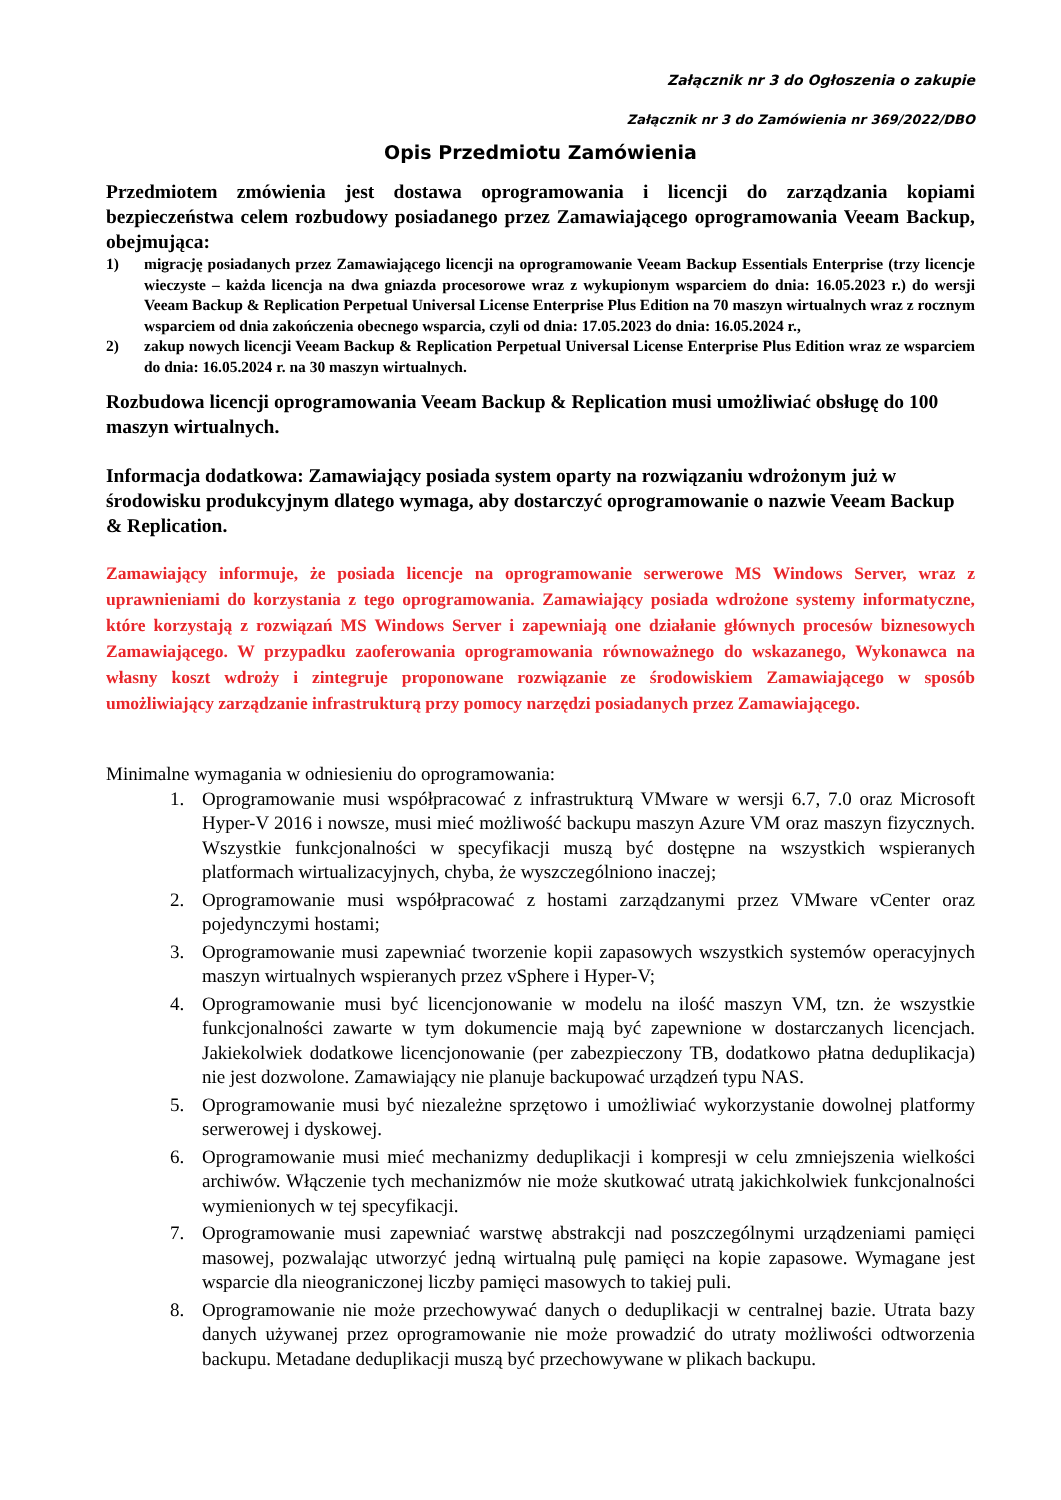Załącznik nr 3 do Ogłoszenia o zakupie
Załącznik nr 3 do Zamówienia nr 369/2022/DBO
Opis Przedmiotu Zamówienia
Przedmiotem zmówienia jest dostawa oprogramowania i licencji do zarządzania kopiami bezpieczeństwa celem rozbudowy posiadanego przez Zamawiającego oprogramowania Veeam Backup, obejmująca:
1) migrację posiadanych przez Zamawiającego licencji na oprogramowanie Veeam Backup Essentials Enterprise (trzy licencje wieczyste – każda licencja na dwa gniazda procesorowe wraz z wykupionym wsparciem do dnia: 16.05.2023 r.) do wersji Veeam Backup & Replication Perpetual Universal License Enterprise Plus Edition na 70 maszyn wirtualnych wraz z rocznym wsparciem od dnia zakończenia obecnego wsparcia, czyli od dnia: 17.05.2023 do dnia: 16.05.2024 r.,
2) zakup nowych licencji Veeam Backup & Replication Perpetual Universal License Enterprise Plus Edition wraz ze wsparciem do dnia: 16.05.2024 r. na 30 maszyn wirtualnych.
Rozbudowa licencji oprogramowania Veeam Backup & Replication musi umożliwiać obsługę do 100 maszyn wirtualnych.
Informacja dodatkowa: Zamawiający posiada system oparty na rozwiązaniu wdrożonym już w środowisku produkcyjnym dlatego wymaga, aby dostarczyć oprogramowanie o nazwie Veeam Backup & Replication.
Zamawiający informuje, że posiada licencje na oprogramowanie serwerowe MS Windows Server, wraz z uprawnieniami do korzystania z tego oprogramowania. Zamawiający posiada wdrożone systemy informatyczne, które korzystają z rozwiązań MS Windows Server i zapewniają one działanie głównych procesów biznesowych Zamawiającego. W przypadku zaoferowania oprogramowania równoważnego do wskazanego, Wykonawca na własny koszt wdroży i zintegruje proponowane rozwiązanie ze środowiskiem Zamawiającego w sposób umożliwiający zarządzanie infrastrukturą przy pomocy narzędzi posiadanych przez Zamawiającego.
Minimalne wymagania w odniesieniu do oprogramowania:
1. Oprogramowanie musi współpracować z infrastrukturą VMware w wersji 6.7, 7.0 oraz Microsoft Hyper-V 2016 i nowsze, musi mieć możliwość backupu maszyn Azure VM oraz maszyn fizycznych. Wszystkie funkcjonalności w specyfikacji muszą być dostępne na wszystkich wspieranych platformach wirtualizacyjnych, chyba, że wyszczególniono inaczej;
2. Oprogramowanie musi współpracować z hostami zarządzanymi przez VMware vCenter oraz pojedynczymi hostami;
3. Oprogramowanie musi zapewniać tworzenie kopii zapasowych wszystkich systemów operacyjnych maszyn wirtualnych wspieranych przez vSphere i Hyper-V;
4. Oprogramowanie musi być licencjonowanie w modelu na ilość maszyn VM, tzn. że wszystkie funkcjonalności zawarte w tym dokumencie mają być zapewnione w dostarczanych licencjach. Jakiekolwiek dodatkowe licencjonowanie (per zabezpieczony TB, dodatkowo płatna deduplikacja) nie jest dozwolone. Zamawiający nie planuje backupować urządzeń typu NAS.
5. Oprogramowanie musi być niezależne sprzętowo i umożliwiać wykorzystanie dowolnej platformy serwerowej i dyskowej.
6. Oprogramowanie musi mieć mechanizmy deduplikacji i kompresji w celu zmniejszenia wielkości archiwów. Włączenie tych mechanizmów nie może skutkować utratą jakichkolwiek funkcjonalności wymienionych w tej specyfikacji.
7. Oprogramowanie musi zapewniać warstwę abstrakcji nad poszczególnymi urządzeniami pamięci masowej, pozwalając utworzyć jedną wirtualną pulę pamięci na kopie zapasowe. Wymagane jest wsparcie dla nieograniczonej liczby pamięci masowych to takiej puli.
8. Oprogramowanie nie może przechowywać danych o deduplikacji w centralnej bazie. Utrata bazy danych używanej przez oprogramowanie nie może prowadzić do utraty możliwości odtworzenia backupu. Metadane deduplikacji muszą być przechowywane w plikach backupu.